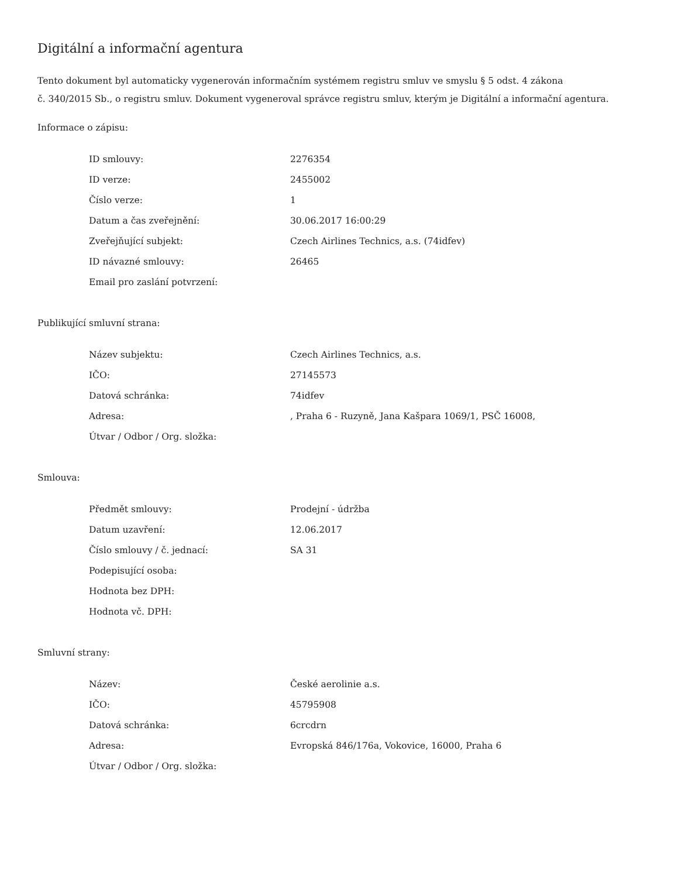Digitální a informační agentura
Tento dokument byl automaticky vygenerován informačním systémem registru smluv ve smyslu § 5 odst. 4 zákona
č. 340/2015 Sb., o registru smluv. Dokument vygeneroval správce registru smluv, kterým je Digitální a informační agentura.
Informace o zápisu:
| ID smlouvy: | 2276354 |
| ID verze: | 2455002 |
| Číslo verze: | 1 |
| Datum a čas zveřejnění: | 30.06.2017 16:00:29 |
| Zveřejňující subjekt: | Czech Airlines Technics, a.s. (74idfev) |
| ID návazné smlouvy: | 26465 |
| Email pro zaslání potvrzení: | |
Publikující smluvní strana:
| Název subjektu: | Czech Airlines Technics, a.s. |
| IČO: | 27145573 |
| Datová schránka: | 74idfev |
| Adresa: | , Praha 6 - Ruzyně, Jana Kašpara 1069/1, PSČ 16008, |
| Útvar / Odbor / Org. složka: | |
Smlouva:
| Předmět smlouvy: | Prodejní - údržba |
| Datum uzavření: | 12.06.2017 |
| Číslo smlouvy / č. jednací: | SA 31 |
| Podepisující osoba: | |
| Hodnota bez DPH: | |
| Hodnota vč. DPH: | |
Smluvní strany:
| Název: | České aerolinie a.s. |
| IČO: | 45795908 |
| Datová schránka: | 6crcdrn |
| Adresa: | Evropská 846/176a, Vokovice, 16000, Praha 6 |
| Útvar / Odbor / Org. složka: | |